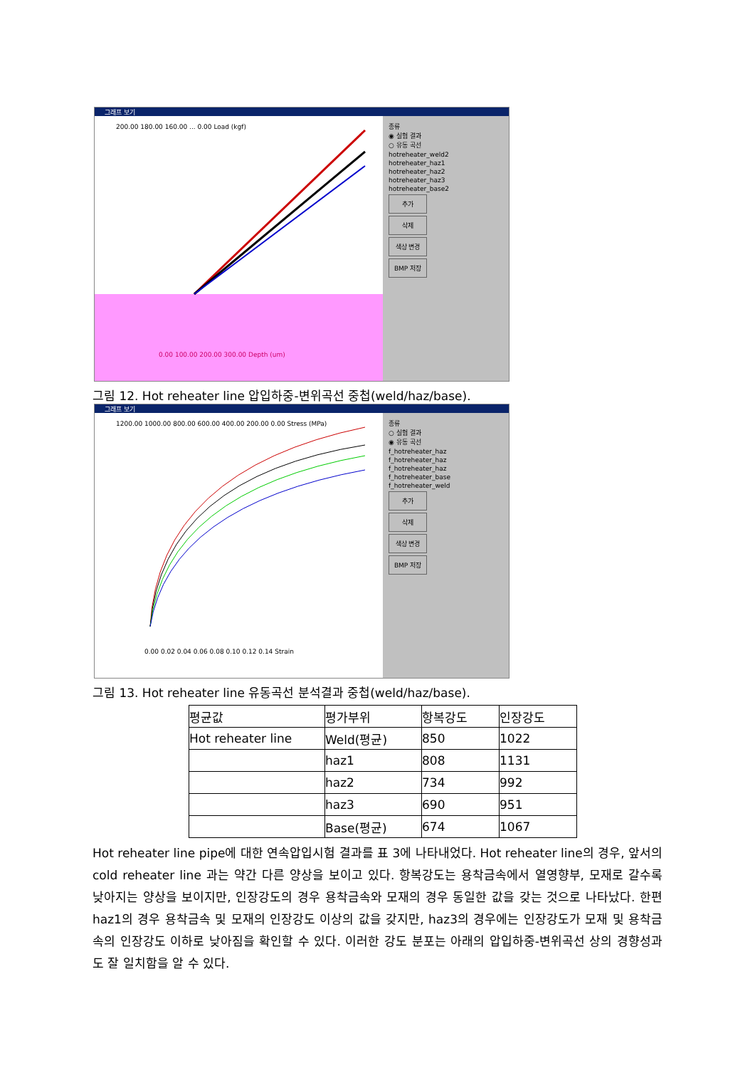그래프 보기
200.00 180.00 160.00 ... 0.00 Load (kgf)
0.00 100.00 200.00 300.00 Depth (um)
종류
◉ 실험 결과
○ 유동 곡선
hotreheater_weld2
hotreheater_haz1
hotreheater_haz2
hotreheater_haz3
hotreheater_base2
추가
삭제
색상 변경
BMP 저장
그림 12. Hot reheater line 압입하중-변위곡선 중첩(weld/haz/base).
그래프 보기
1200.00 1000.00 800.00 600.00 400.00 200.00 0.00 Stress (MPa)
0.00 0.02 0.04 0.06 0.08 0.10 0.12 0.14 Strain
종류
○ 실험 결과
◉ 유동 곡선
f_hotreheater_haz
f_hotreheater_haz
f_hotreheater_haz
f_hotreheater_base
f_hotreheater_weld
추가
삭제
색상 변경
BMP 저장
그림 13. Hot reheater line 유동곡선 분석결과 중첩(weld/haz/base).
| 평균값 | 평가부위 | 항복강도 | 인장강도 |
| --- | --- | --- | --- |
| Hot reheater line | Weld(평균) | 850 | 1022 |
| | haz1 | 808 | 1131 |
| | haz2 | 734 | 992 |
| | haz3 | 690 | 951 |
| | Base(평균) | 674 | 1067 |
Hot reheater line pipe에 대한 연속압입시험 결과를 표 3에 나타내었다. Hot reheater line의 경우, 앞서의 cold reheater line 과는 약간 다른 양상을 보이고 있다. 항복강도는 용착금속에서 열영향부, 모재로 갈수록 낮아지는 양상을 보이지만, 인장강도의 경우 용착금속와 모재의 경우 동일한 값을 갖는 것으로 나타났다. 한편 haz1의 경우 용착금속 및 모재의 인장강도 이상의 값을 갖지만, haz3의 경우에는 인장강도가 모재 및 용착금속의 인장강도 이하로 낮아짐을 확인할 수 있다. 이러한 강도 분포는 아래의 압입하중-변위곡선 상의 경향성과도 잘 일치함을 알 수 있다.